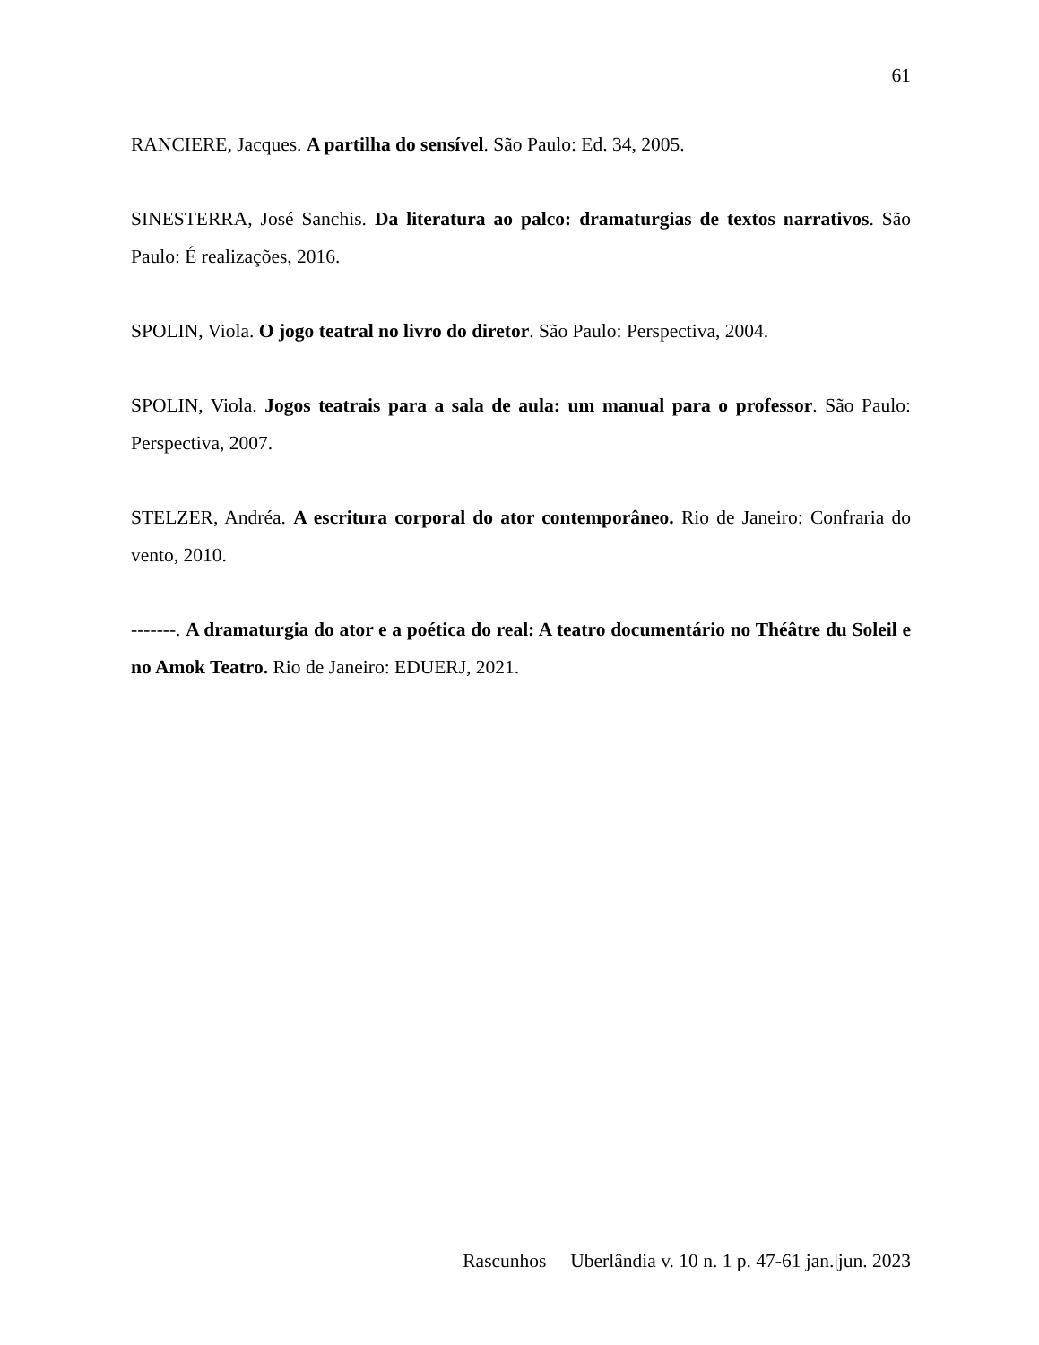61
RANCIERE, Jacques. A partilha do sensível. São Paulo: Ed. 34, 2005.
SINESTERRA, José Sanchis. Da literatura ao palco: dramaturgias de textos narrativos. São Paulo: É realizações, 2016.
SPOLIN, Viola. O jogo teatral no livro do diretor. São Paulo: Perspectiva, 2004.
SPOLIN, Viola. Jogos teatrais para a sala de aula: um manual para o professor. São Paulo: Perspectiva, 2007.
STELZER, Andréa. A escritura corporal do ator contemporâneo. Rio de Janeiro: Confraria do vento, 2010.
-------. A dramaturgia do ator e a poética do real: A teatro documentário no Théâtre du Soleil e no Amok Teatro. Rio de Janeiro: EDUERJ, 2021.
Rascunhos Uberlândia v. 10 n. 1 p. 47-61 jan.|jun. 2023